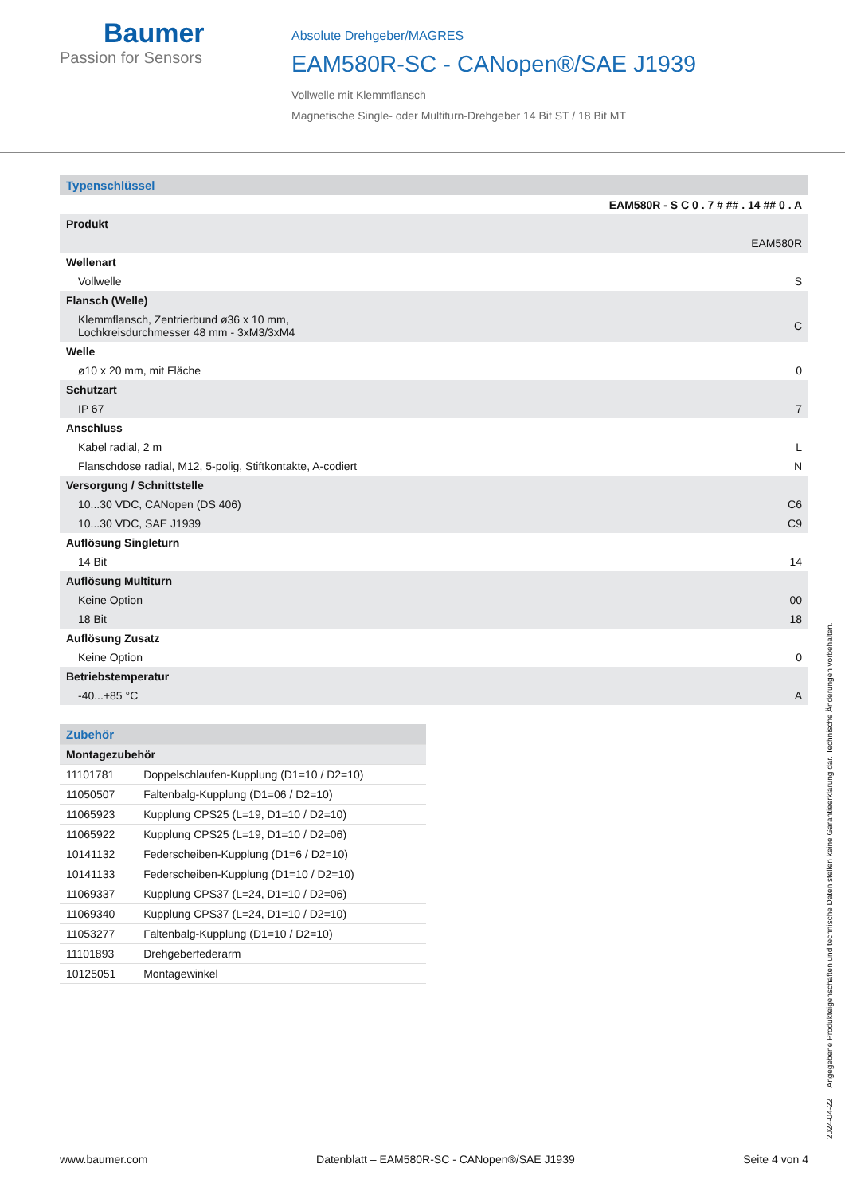Baumer
Passion for Sensors
Absolute Drehgeber/MAGRES
EAM580R-SC - CANopen®/SAE J1939
Vollwelle mit Klemmflansch
Magnetische Single- oder Multiturn-Drehgeber 14 Bit ST / 18 Bit MT
| Typenschlüssel | |
| | EAM580R - S C 0 . 7 # ## . 14 ## 0 . A |
| Produkt | |
| | EAM580R |
| Wellenart | |
| Vollwelle | S |
| Flansch (Welle) | |
| Klemmflansch, Zentrierbund ø36 x 10 mm, Lochkreisdurchmesser 48 mm - 3xM3/3xM4 | C |
| Welle | |
| ø10 x 20 mm, mit Fläche | 0 |
| Schutzart | |
| IP 67 | 7 |
| Anschluss | |
| Kabel radial, 2 m | L |
| Flanschdose radial, M12, 5-polig, Stiftkontakte, A-codiert | N |
| Versorgung / Schnittstelle | |
| 10...30 VDC, CANopen (DS 406) | C6 |
| 10...30 VDC, SAE J1939 | C9 |
| Auflösung Singleturn | |
| 14 Bit | 14 |
| Auflösung Multiturn | |
| Keine Option | 00 |
| 18 Bit | 18 |
| Auflösung Zusatz | |
| Keine Option | 0 |
| Betriebstemperatur | |
| -40...+85 °C | A |
| Zubehör | |
| Montagezubehör | |
| 11101781 | Doppelschlaufen-Kupplung (D1=10 / D2=10) |
| 11050507 | Faltenbalg-Kupplung (D1=06 / D2=10) |
| 11065923 | Kupplung CPS25 (L=19, D1=10 / D2=10) |
| 11065922 | Kupplung CPS25 (L=19, D1=10 / D2=06) |
| 10141132 | Federscheiben-Kupplung (D1=6 / D2=10) |
| 10141133 | Federscheiben-Kupplung (D1=10 / D2=10) |
| 11069337 | Kupplung CPS37 (L=24, D1=10 / D2=06) |
| 11069340 | Kupplung CPS37 (L=24, D1=10 / D2=10) |
| 11053277 | Faltenbalg-Kupplung (D1=10 / D2=10) |
| 11101893 | Drehgeberfederarm |
| 10125051 | Montagewinkel |
2024-04-22 Angegebene Produkteigenschaften und technische Daten stellen keine Garantieerklärung dar. Technische Änderungen vorbehalten.
www.baumer.com Datenblatt – EAM580R-SC - CANopen®/SAE J1939 Seite 4 von 4